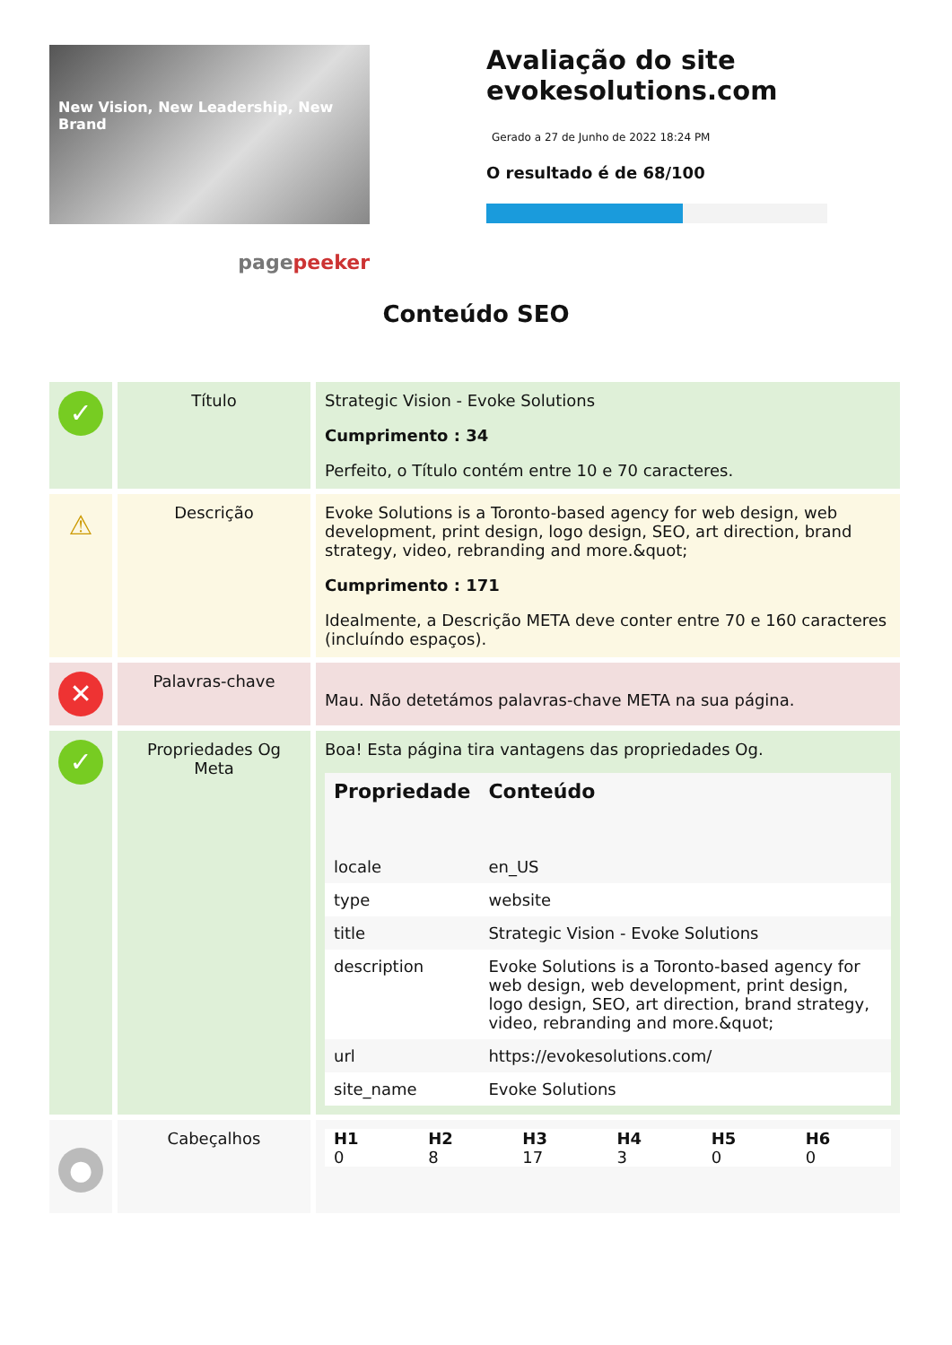New Vision, New Leadership, New Brand
pagepeeker
Avaliação do site evokesolutions.com
Gerado a 27 de Junho de 2022 18:24 PM
O resultado é de 68/100
Conteúdo SEO
| ✓ | Título | Strategic Vision - Evoke Solutions Cumprimento : 34 Perfeito, o Título contém entre 10 e 70 caracteres. |
| ⚠ | Descrição | Evoke Solutions is a Toronto-based agency for web design, web development, print design, logo design, SEO, art direction, brand strategy, video, rebranding and more.&quot; Cumprimento : 171 Idealmente, a Descrição META deve conter entre 70 e 160 caracteres (incluíndo espaços). |
| ✕ | Palavras-chave | Mau. Não detetámos palavras-chave META na sua página. |
| ✓ | Propriedades Og Meta | Boa! Esta página tira vantagens das propriedades Og. / Propriedade / Conteúdo / / --- / --- / / locale / en_US / / type / website / / title / Strategic Vision - Evoke Solutions / / description / Evoke Solutions is a Toronto-based agency for web design, web development, print design, logo design, SEO, art direction, brand strategy, video, rebranding and more.&quot; / / url / https://evokesolutions.com/ / / site_name / Evoke Solutions / |
| ● | Cabeçalhos | / H1 / H2 / H3 / H4 / H5 / H6 / / --- / --- / --- / --- / --- / --- / / 0 / 8 / 17 / 3 / 0 / 0 / |